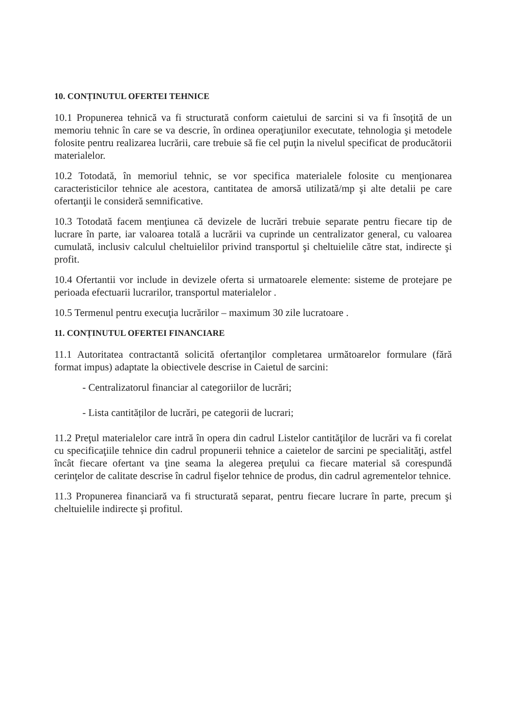10. CONȚINUTUL OFERTEI TEHNICE
10.1 Propunerea tehnică va fi structurată conform caietului de sarcini si va fi însoţită de un memoriu tehnic în care se va descrie, în ordinea operaţiunilor executate, tehnologia şi metodele folosite pentru realizarea lucrării, care trebuie să fie cel puţin la nivelul specificat de producătorii materialelor.
10.2 Totodată, în memoriul tehnic, se vor specifica materialele folosite cu menţionarea caracteristicilor tehnice ale acestora, cantitatea de amorsă utilizată/mp şi alte detalii pe care ofertanţii le consideră semnificative.
10.3 Totodată facem menţiunea că devizele de lucrări trebuie separate pentru fiecare tip de lucrare în parte, iar valoarea totală a lucrării va cuprinde un centralizator general, cu valoarea cumulată, inclusiv calculul cheltuielilor privind transportul şi cheltuielile către stat, indirecte şi profit.
10.4 Ofertantii vor include in devizele oferta si urmatoarele elemente: sisteme de protejare pe perioada efectuarii lucrarilor, transportul materialelor .
10.5 Termenul pentru execuţia lucrărilor – maximum 30 zile lucratoare .
11. CONȚINUTUL OFERTEI FINANCIARE
11.1 Autoritatea contractantă solicită ofertanţilor completarea următoarelor formulare (fără format impus) adaptate la obiectivele descrise in Caietul de sarcini:
- Centralizatorul financiar al categoriilor de lucrări;
- Lista cantităților de lucrări, pe categorii de lucrari;
11.2 Preţul materialelor care intră în opera din cadrul Listelor cantităţilor de lucrări va fi corelat cu specificaţiile tehnice din cadrul propunerii tehnice a caietelor de sarcini pe specialităţi, astfel încât fiecare ofertant va ţine seama la alegerea preţului ca fiecare material să corespundă cerinţelor de calitate descrise în cadrul fişelor tehnice de produs, din cadrul agrementelor tehnice.
11.3 Propunerea financiară va fi structurată separat, pentru fiecare lucrare în parte, precum şi cheltuielile indirecte şi profitul.